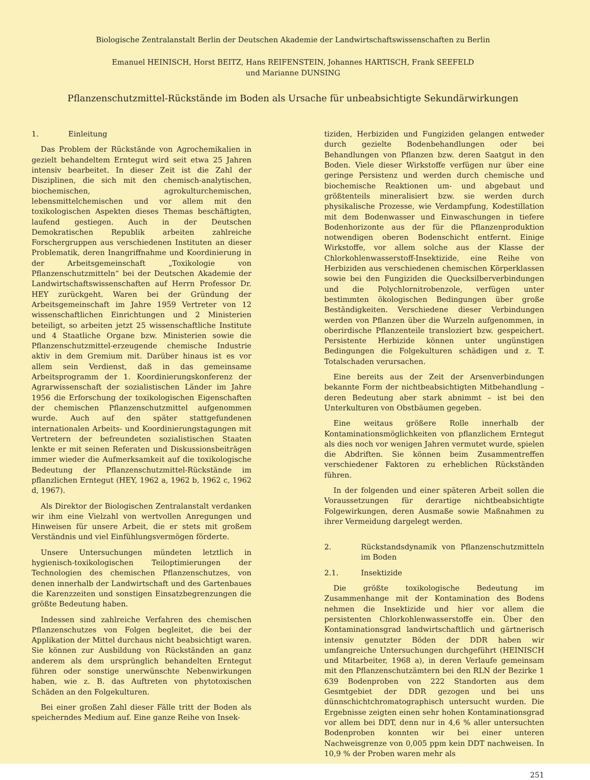Biologische Zentralanstalt Berlin der Deutschen Akademie der Landwirtschaftswissenschaften zu Berlin
Emanuel HEINISCH, Horst BEITZ, Hans REIFENSTEIN, Johannes HARTISCH, Frank SEEFELD
und Marianne DUNSING
Pflanzenschutzmittel-Rückstände im Boden als Ursache für unbeabsichtigte Sekundärwirkungen
1. Einleitung
Das Problem der Rückstände von Agrochemikalien in gezielt behandeltem Erntegut wird seit etwa 25 Jahren intensiv bearbeitet. In dieser Zeit ist die Zahl der Disziplinen, die sich mit den chemisch-analytischen, biochemischen, agrokulturchemischen, lebensmittelchemischen und vor allem mit den toxikologischen Aspekten dieses Themas beschäftigten, laufend gestiegen. Auch in der Deutschen Demokratischen Republik arbeiten zahlreiche Forschergruppen aus verschiedenen Instituten an dieser Problematik, deren Inangriffnahme und Koordinierung in der Arbeitsgemeinschaft „Toxikologie von Pflanzenschutzmitteln“ bei der Deutschen Akademie der Landwirtschaftswissenschaften auf Herrn Professor Dr. HEY zurückgeht. Waren bei der Gründung der Arbeitsgemeinschaft im Jahre 1959 Vertreter von 12 wissenschaftlichen Einrichtungen und 2 Ministerien beteiligt, so arbeiten jetzt 25 wissenschaftliche Institute und 4 Staatliche Organe bzw. Ministerien sowie die Pflanzenschutzmittel-erzeugende chemische Industrie aktiv in dem Gremium mit. Darüber hinaus ist es vor allem sein Verdienst, daß in das gemeinsame Arbeitsprogramm der 1. Koordinierungskonferenz der Agrarwissenschaft der sozialistischen Länder im Jahre 1956 die Erforschung der toxikologischen Eigenschaften der chemischen Pflanzenschutzmittel aufgenommen wurde. Auch auf den später stattgefundenen internationalen Arbeits- und Koordinierungstagungen mit Vertretern der befreundeten sozialistischen Staaten lenkte er mit seinen Referaten und Diskussionsbeiträgen immer wieder die Aufmerksamkeit auf die toxikologische Bedeutung der Pflanzenschutzmittel-Rückstände im pflanzlichen Erntegut (HEY, 1962 a, 1962 b, 1962 c, 1962 d, 1967).
Als Direktor der Biologischen Zentralanstalt verdanken wir ihm eine Vielzahl von wertvollen Anregungen und Hinweisen für unsere Arbeit, die er stets mit großem Verständnis und viel Einfühlungsvermögen förderte.
Unsere Untersuchungen mündeten letztlich in hygienisch-toxikologischen Teiloptimierungen der Technologien des chemischen Pflanzenschutzes, von denen innerhalb der Landwirtschaft und des Gartenbaues die Karenzzeiten und sonstigen Einsatzbegrenzungen die größte Bedeutung haben.
Indessen sind zahlreiche Verfahren des chemischen Pflanzenschutzes von Folgen begleitet, die bei der Applikation der Mittel durchaus nicht beabsichtigt waren. Sie können zur Ausbildung von Rückständen an ganz anderem als dem ursprünglich behandelten Erntegut führen oder sonstige unerwünschte Nebenwirkungen haben, wie z. B. das Auftreten von phytotoxischen Schäden an den Folgekulturen.
Bei einer großen Zahl dieser Fälle tritt der Boden als speicherndes Medium auf. Eine ganze Reihe von Insek-
tiziden, Herbiziden und Fungiziden gelangen entweder durch gezielte Bodenbehandlungen oder bei Behandlungen von Pflanzen bzw. deren Saatgut in den Boden. Viele dieser Wirkstoffe verfügen nur über eine geringe Persistenz und werden durch chemische und biochemische Reaktionen um- und abgebaut und größtenteils mineralisiert bzw. sie werden durch physikalische Prozesse, wie Verdampfung, Kodestillation mit dem Bodenwasser und Einwaschungen in tiefere Bodenhorizonte aus der für die Pflanzenproduktion notwendigen oberen Bodenschicht entfernt. Einige Wirkstoffe, vor allem solche aus der Klasse der Chlorkohlenwasserstoff-Insektizide, eine Reihe von Herbiziden aus verschiedenen chemischen Körperklassen sowie bei den Fungiziden die Quecksilberverbindungen und die Polychlornitrobenzole, verfügen unter bestimmten ökologischen Bedingungen über große Beständigkeiten. Verschiedene dieser Verbindungen werden von Pflanzen über die Wurzeln aufgenommen, in oberirdische Pflanzenteile transloziert bzw. gespeichert. Persistente Herbizide können unter ungünstigen Bedingungen die Folgekulturen schädigen und z. T. Totalschaden verursachen.
Eine bereits aus der Zeit der Arsenverbindungen bekannte Form der nichtbeabsichtigten Mitbehandlung – deren Bedeutung aber stark abnimmt – ist bei den Unterkulturen von Obstbäumen gegeben.
Eine weitaus größere Rolle innerhalb der Kontaminationsmöglichkeiten von pflanzlichem Erntegut als dies noch vor wenigen Jahren vermutet wurde, spielen die Abdriften. Sie können beim Zusammentreffen verschiedener Faktoren zu erheblichen Rückständen führen.
In der folgenden und einer späteren Arbeit sollen die Voraussetzungen für derartige nichtbeabsichtigte Folgewirkungen, deren Ausmaße sowie Maßnahmen zu ihrer Vermeidung dargelegt werden.
2. Rückstandsdynamik von Pflanzenschutzmitteln im Boden
2.1. Insektizide
Die größte toxikologische Bedeutung im Zusammenhange mit der Kontamination des Bodens nehmen die Insektizide und hier vor allem die persistenten Chlorkohlenwasserstoffe ein. Über den Kontaminationsgrad landwirtschaftlich und gärtnerisch intensiv genutzter Böden der DDR haben wir umfangreiche Untersuchungen durchgeführt (HEINISCH und Mitarbeiter, 1968 a), in deren Verlaufe gemeinsam mit den Pflanzenschutzämtern bei den RLN der Bezirke 1 639 Bodenproben von 222 Standorten aus dem Gesmtgebiet der DDR gezogen und bei uns dünnschichtchromatographisch untersucht wurden. Die Ergebnisse zeigten einen sehr hohen Kontaminationsgrad vor allem bei DDT, denn nur in 4,6 % aller untersuchten Bodenproben konnten wir bei einer unteren Nachweisgrenze von 0,005 ppm kein DDT nachweisen. In 10,9 % der Proben waren mehr als
251